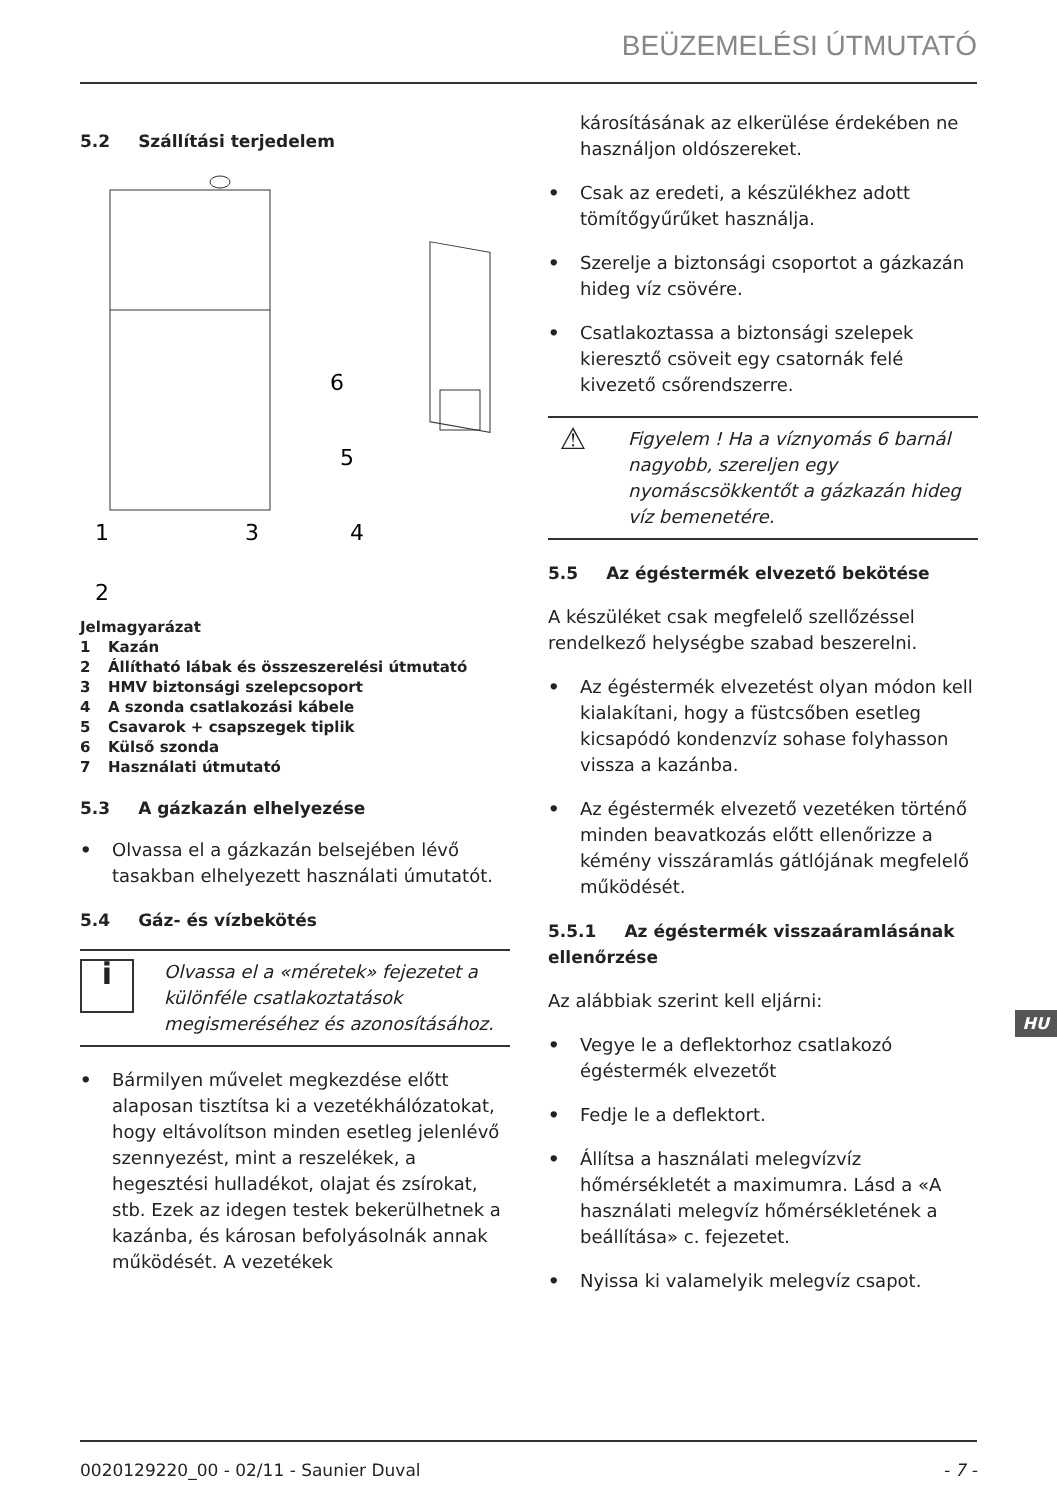BEÜZEMELÉSI ÚTMUTATÓ
5.2 Szállítási terjedelem
6
5
1
3
4
2
Jelmagyarázat
1 Kazán
2 Állítható lábak és összeszerelési útmutató
3 HMV biztonsági szelepcsoport
4 A szonda csatlakozási kábele
5 Csavarok + csapszegek tiplik
6 Külső szonda
7 Használati útmutató
5.3 A gázkazán elhelyezése
• Olvassa el a gázkazán belsejében lévő tasakban elhelyezett használati úmutatót.
5.4 Gáz- és vízbekötés
i
Olvassa el a «méretek» fejezetet a különféle csatlakoztatások megismeréséhez és azonosításához.
• Bármilyen művelet megkezdése előtt alaposan tisztítsa ki a vezetékhálózatokat, hogy eltávolítson minden esetleg jelenlévő szennyezést, mint a reszelékek, a hegesztési hulladékot, olajat és zsírokat, stb. Ezek az idegen testek bekerülhetnek a kazánba, és károsan befolyásolnák annak működését. A vezetékek
károsításának az elkerülése érdekében ne használjon oldószereket.
• Csak az eredeti, a készülékhez adott tömítőgyűrűket használja.
• Szerelje a biztonsági csoportot a gázkazán hideg víz csövére.
• Csatlakoztassa a biztonsági szelepek kieresztő csöveit egy csatornák felé kivezető csőrendszerre.
⚠
Figyelem ! Ha a víznyomás 6 barnál nagyobb, szereljen egy nyomáscsökkentőt a gázkazán hideg víz bemenetére.
5.5 Az égéstermék elvezető bekötése
A készüléket csak megfelelő szellőzéssel rendelkező helységbe szabad beszerelni.
• Az égéstermék elvezetést olyan módon kell kialakítani, hogy a füstcsőben esetleg kicsapódó kondenzvíz sohase folyhasson vissza a kazánba.
• Az égéstermék elvezető vezetéken történő minden beavatkozás előtt ellenőrizze a kémény visszáramlás gátlójának megfelelő működését.
5.5.1 Az égéstermék visszaáramlásának ellenőrzése
Az alábbiak szerint kell eljárni:
• Vegye le a deflektorhoz csatlakozó égéstermék elvezetőt
• Fedje le a deflektort.
• Állítsa a használati melegvízvíz hőmérsékletét a maximumra. Lásd a «A használati melegvíz hőmérsékletének a beállítása» c. fejezetet.
• Nyissa ki valamelyik melegvíz csapot.
HU
0020129220_00 - 02/11 - Saunier Duval - 7 -